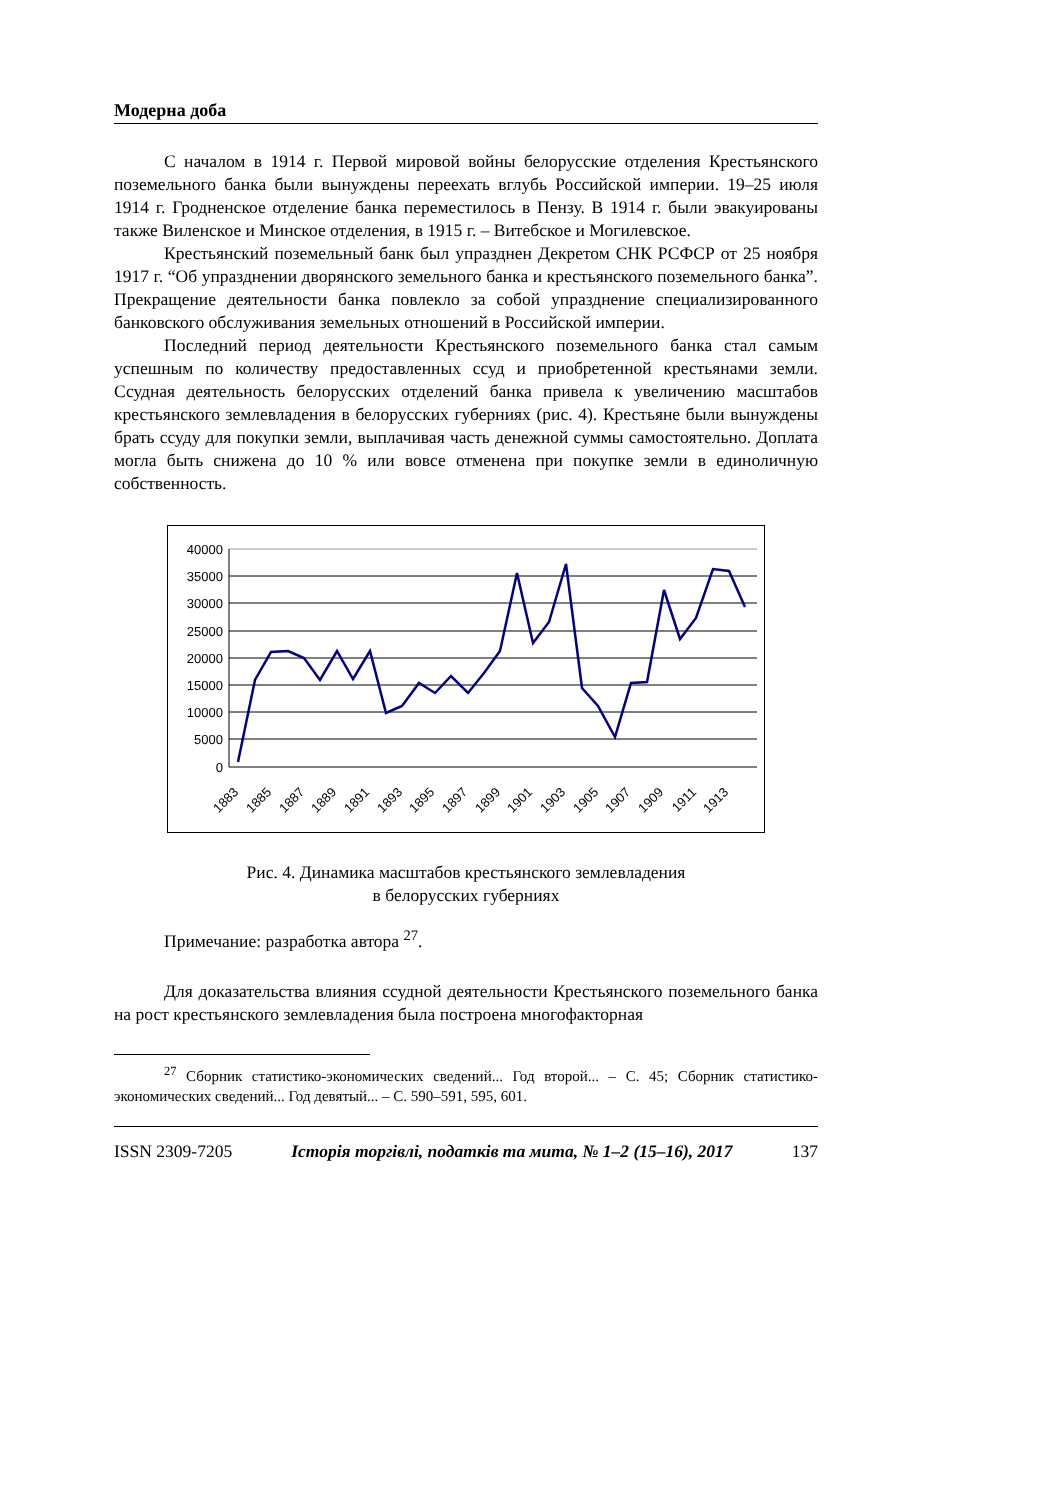Модерна доба
С началом в 1914 г. Первой мировой войны белорусские отделения Крестьянского поземельного банка были вынуждены переехать вглубь Российской империи. 19–25 июля 1914 г. Гродненское отделение банка переместилось в Пензу. В 1914 г. были эвакуированы также Виленское и Минское отделения, в 1915 г. – Витебское и Могилевское.
Крестьянский поземельный банк был упразднен Декретом СНК РСФСР от 25 ноября 1917 г. “Об упразднении дворянского земельного банка и крестьянского поземельного банка”. Прекращение деятельности банка повлекло за собой упразднение специализированного банковского обслуживания земельных отношений в Российской империи.
Последний период деятельности Крестьянского поземельного банка стал самым успешным по количеству предоставленных ссуд и приобретенной крестьянами земли. Ссудная деятельность белорусских отделений банка привела к увеличению масштабов крестьянского землевладения в белорусских губерниях (рис. 4). Крестьяне были вынуждены брать ссуду для покупки земли, выплачивая часть денежной суммы самостоятельно. Доплата могла быть снижена до 10 % или вовсе отменена при покупке земли в единоличную собственность.
40000
35000
30000
25000
20000
15000
10000
5000
0
1883
1885
1887
1889
1891
1893
1895
1897
1899
1901
1903
1905
1907
1909
1911
1913
Рис. 4. Динамика масштабов крестьянского землевладения
в белорусских губерниях
Примечание: разработка автора <sup>27</sup>.
Для доказательства влияния ссудной деятельности Крестьянского поземельного банка на рост крестьянского землевладения была построена многофакторная
<sup>27</sup> Сборник статистико-экономических сведений... Год второй... – С. 45; Сборник статистико-экономических сведений... Год девятый... – С. 590–591, 595, 601.
ISSN 2309-7205 Історія торгівлі, податків та мита, № 1–2 (15–16), 2017 137